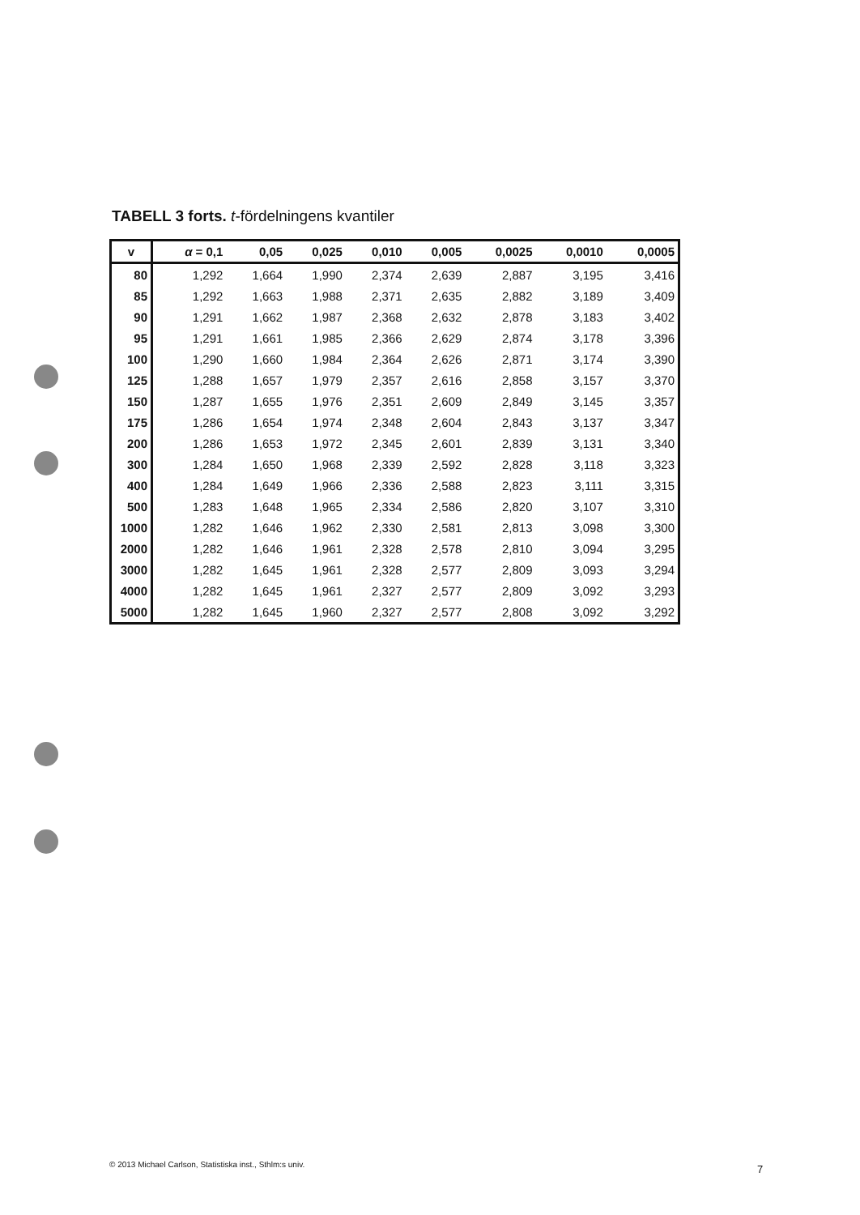TABELL 3 forts. t-fördelningens kvantiler
| v | α = 0,1 | 0,05 | 0,025 | 0,010 | 0,005 | 0,0025 | 0,0010 | 0,0005 |
| --- | --- | --- | --- | --- | --- | --- | --- | --- |
| 80 | 1,292 | 1,664 | 1,990 | 2,374 | 2,639 | 2,887 | 3,195 | 3,416 |
| 85 | 1,292 | 1,663 | 1,988 | 2,371 | 2,635 | 2,882 | 3,189 | 3,409 |
| 90 | 1,291 | 1,662 | 1,987 | 2,368 | 2,632 | 2,878 | 3,183 | 3,402 |
| 95 | 1,291 | 1,661 | 1,985 | 2,366 | 2,629 | 2,874 | 3,178 | 3,396 |
| 100 | 1,290 | 1,660 | 1,984 | 2,364 | 2,626 | 2,871 | 3,174 | 3,390 |
| 125 | 1,288 | 1,657 | 1,979 | 2,357 | 2,616 | 2,858 | 3,157 | 3,370 |
| 150 | 1,287 | 1,655 | 1,976 | 2,351 | 2,609 | 2,849 | 3,145 | 3,357 |
| 175 | 1,286 | 1,654 | 1,974 | 2,348 | 2,604 | 2,843 | 3,137 | 3,347 |
| 200 | 1,286 | 1,653 | 1,972 | 2,345 | 2,601 | 2,839 | 3,131 | 3,340 |
| 300 | 1,284 | 1,650 | 1,968 | 2,339 | 2,592 | 2,828 | 3,118 | 3,323 |
| 400 | 1,284 | 1,649 | 1,966 | 2,336 | 2,588 | 2,823 | 3,111 | 3,315 |
| 500 | 1,283 | 1,648 | 1,965 | 2,334 | 2,586 | 2,820 | 3,107 | 3,310 |
| 1000 | 1,282 | 1,646 | 1,962 | 2,330 | 2,581 | 2,813 | 3,098 | 3,300 |
| 2000 | 1,282 | 1,646 | 1,961 | 2,328 | 2,578 | 2,810 | 3,094 | 3,295 |
| 3000 | 1,282 | 1,645 | 1,961 | 2,328 | 2,577 | 2,809 | 3,093 | 3,294 |
| 4000 | 1,282 | 1,645 | 1,961 | 2,327 | 2,577 | 2,809 | 3,092 | 3,293 |
| 5000 | 1,282 | 1,645 | 1,960 | 2,327 | 2,577 | 2,808 | 3,092 | 3,292 |
© 2013 Michael Carlson, Statistiska inst., Sthlm:s univ.
7